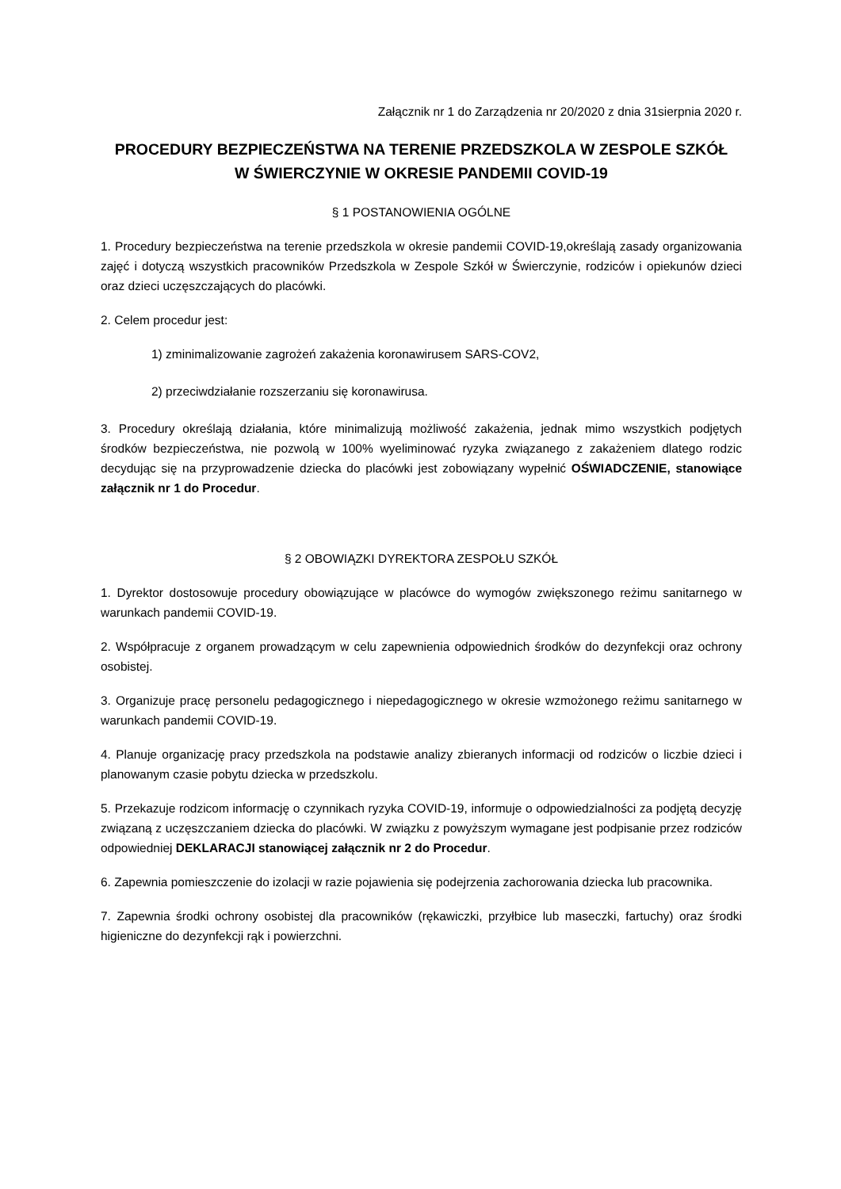Załącznik nr 1 do Zarządzenia nr 20/2020 z dnia 31sierpnia 2020 r.
PROCEDURY BEZPIECZEŃSTWA NA TERENIE PRZEDSZKOLA W ZESPOLE SZKÓŁ
W ŚWIERCZYNIE W OKRESIE PANDEMII COVID-19
§ 1 POSTANOWIENIA OGÓLNE
1. Procedury bezpieczeństwa na terenie przedszkola w okresie pandemii COVID-19,określają zasady organizowania zajęć i dotyczą wszystkich pracowników Przedszkola w Zespole Szkół w Świerczynie, rodziców i opiekunów dzieci oraz dzieci uczęszczających do placówki.
2. Celem procedur jest:
1) zminimalizowanie zagrożeń zakażenia koronawirusem SARS-COV2,
2) przeciwdziałanie rozszerzaniu się koronawirusa.
3. Procedury określają działania, które minimalizują możliwość zakażenia, jednak mimo wszystkich podjętych środków bezpieczeństwa, nie pozwolą w 100% wyeliminować ryzyka związanego z zakażeniem dlatego rodzic decydując się na przyprowadzenie dziecka do placówki jest zobowiązany wypełnić OŚWIADCZENIE, stanowiące załącznik nr 1 do Procedur.
§ 2 OBOWIĄZKI DYREKTORA ZESPOŁU SZKÓŁ
1. Dyrektor dostosowuje procedury obowiązujące w placówce do wymogów zwiększonego reżimu sanitarnego w warunkach pandemii COVID-19.
2. Współpracuje z organem prowadzącym w celu zapewnienia odpowiednich środków do dezynfekcji oraz ochrony osobistej.
3. Organizuje pracę personelu pedagogicznego i niepedagogicznego w okresie wzmożonego reżimu sanitarnego w warunkach pandemii COVID-19.
4. Planuje organizację pracy przedszkola na podstawie analizy zbieranych informacji od rodziców o liczbie dzieci i planowanym czasie pobytu dziecka w przedszkolu.
5. Przekazuje rodzicom informację o czynnikach ryzyka COVID-19, informuje o odpowiedzialności za podjętą decyzję związaną z uczęszczaniem dziecka do placówki. W związku z powyższym wymagane jest podpisanie przez rodziców odpowiedniej DEKLARACJI stanowiącej załącznik nr 2 do Procedur.
6. Zapewnia pomieszczenie do izolacji w razie pojawienia się podejrzenia zachorowania dziecka lub pracownika.
7. Zapewnia środki ochrony osobistej dla pracowników (rękawiczki, przyłbice lub maseczki, fartuchy) oraz środki higieniczne do dezynfekcji rąk i powierzchni.